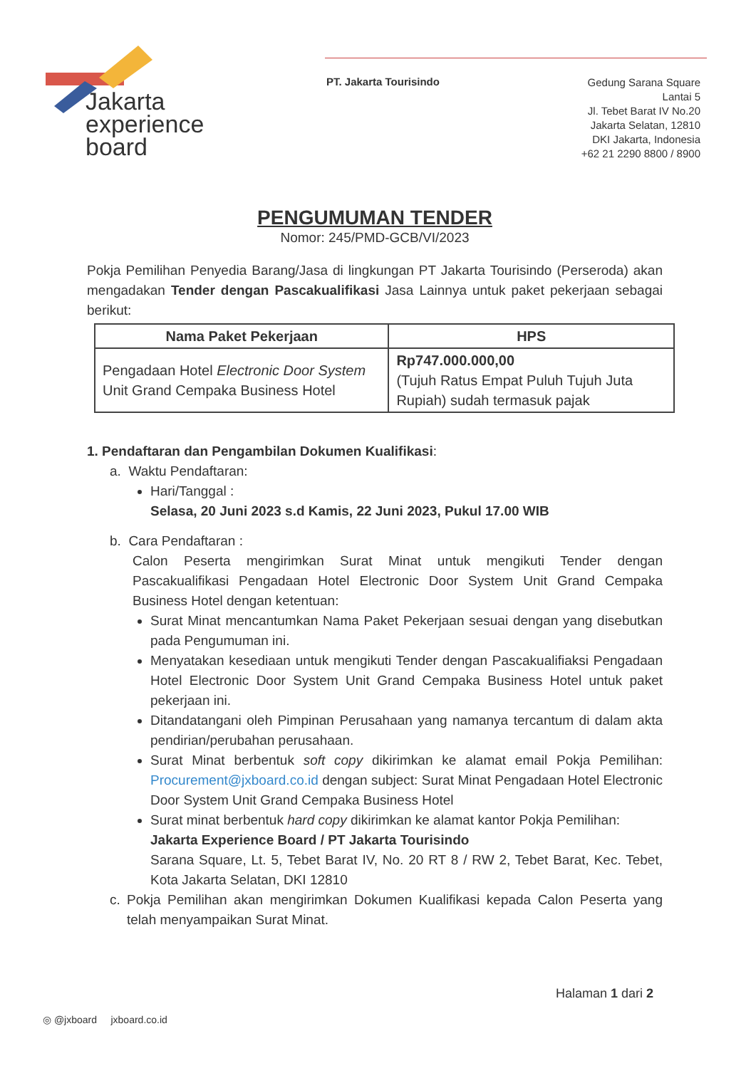Jakarta
experience
board
PT. Jakarta Tourisindo
Gedung Sarana Square
Lantai 5
Jl. Tebet Barat IV No.20
Jakarta Selatan, 12810
DKI Jakarta, Indonesia
+62 21 2290 8800 / 8900
PENGUMUMAN TENDER
Nomor: 245/PMD-GCB/VI/2023
Pokja Pemilihan Penyedia Barang/Jasa di lingkungan PT Jakarta Tourisindo (Perseroda) akan mengadakan Tender dengan Pascakualifikasi Jasa Lainnya untuk paket pekerjaan sebagai berikut:
| Nama Paket Pekerjaan | HPS |
| --- | --- |
| Pengadaan Hotel Electronic Door System Unit Grand Cempaka Business Hotel | Rp747.000.000,00 (Tujuh Ratus Empat Puluh Tujuh Juta Rupiah) sudah termasuk pajak |
1. Pendaftaran dan Pengambilan Dokumen Kualifikasi:
a. Waktu Pendaftaran:
Hari/Tanggal :
Selasa, 20 Juni 2023 s.d Kamis, 22 Juni 2023, Pukul 17.00 WIB
b. Cara Pendaftaran :
Calon Peserta mengirimkan Surat Minat untuk mengikuti Tender dengan Pascakualifikasi Pengadaan Hotel Electronic Door System Unit Grand Cempaka Business Hotel dengan ketentuan:
Surat Minat mencantumkan Nama Paket Pekerjaan sesuai dengan yang disebutkan pada Pengumuman ini.
Menyatakan kesediaan untuk mengikuti Tender dengan Pascakualifiaksi Pengadaan Hotel Electronic Door System Unit Grand Cempaka Business Hotel untuk paket pekerjaan ini.
Ditandatangani oleh Pimpinan Perusahaan yang namanya tercantum di dalam akta pendirian/perubahan perusahaan.
Surat Minat berbentuk soft copy dikirimkan ke alamat email Pokja Pemilihan: Procurement@jxboard.co.id dengan subject: Surat Minat Pengadaan Hotel Electronic Door System Unit Grand Cempaka Business Hotel
Surat minat berbentuk hard copy dikirimkan ke alamat kantor Pokja Pemilihan:
Jakarta Experience Board / PT Jakarta Tourisindo
Sarana Square, Lt. 5, Tebet Barat IV, No. 20 RT 8 / RW 2, Tebet Barat, Kec. Tebet, Kota Jakarta Selatan, DKI 12810
c. Pokja Pemilihan akan mengirimkan Dokumen Kualifikasi kepada Calon Peserta yang telah menyampaikan Surat Minat.
Halaman 1 dari 2
◎ @jxboard jxboard.co.id